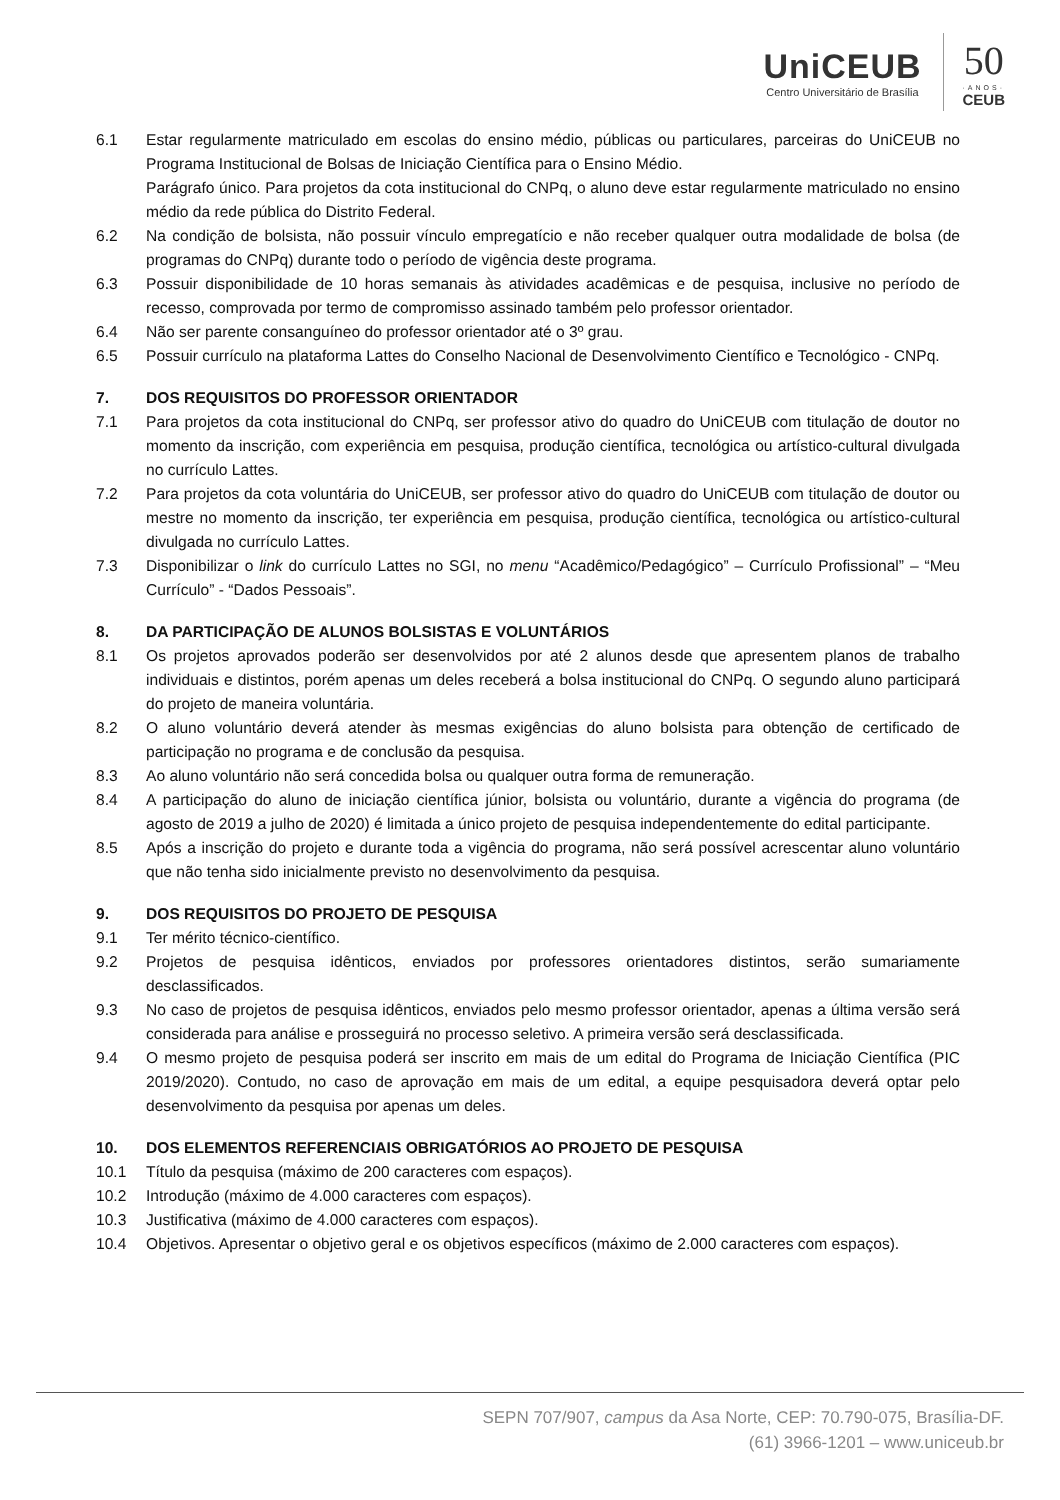UniCEUB
Centro Universitário de Brasília
50
·ANOS·
CEUB
6.1 Estar regularmente matriculado em escolas do ensino médio, públicas ou particulares, parceiras do UniCEUB no Programa Institucional de Bolsas de Iniciação Científica para o Ensino Médio.
Parágrafo único. Para projetos da cota institucional do CNPq, o aluno deve estar regularmente matriculado no ensino médio da rede pública do Distrito Federal.
6.2 Na condição de bolsista, não possuir vínculo empregatício e não receber qualquer outra modalidade de bolsa (de programas do CNPq) durante todo o período de vigência deste programa.
6.3 Possuir disponibilidade de 10 horas semanais às atividades acadêmicas e de pesquisa, inclusive no período de recesso, comprovada por termo de compromisso assinado também pelo professor orientador.
6.4 Não ser parente consanguíneo do professor orientador até o 3º grau.
6.5 Possuir currículo na plataforma Lattes do Conselho Nacional de Desenvolvimento Científico e Tecnológico - CNPq.
7. DOS REQUISITOS DO PROFESSOR ORIENTADOR
7.1 Para projetos da cota institucional do CNPq, ser professor ativo do quadro do UniCEUB com titulação de doutor no momento da inscrição, com experiência em pesquisa, produção científica, tecnológica ou artístico-cultural divulgada no currículo Lattes.
7.2 Para projetos da cota voluntária do UniCEUB, ser professor ativo do quadro do UniCEUB com titulação de doutor ou mestre no momento da inscrição, ter experiência em pesquisa, produção científica, tecnológica ou artístico-cultural divulgada no currículo Lattes.
7.3 Disponibilizar o link do currículo Lattes no SGI, no menu “Acadêmico/Pedagógico” – Currículo Profissional” – “Meu Currículo” - “Dados Pessoais”.
8. DA PARTICIPAÇÃO DE ALUNOS BOLSISTAS E VOLUNTÁRIOS
8.1 Os projetos aprovados poderão ser desenvolvidos por até 2 alunos desde que apresentem planos de trabalho individuais e distintos, porém apenas um deles receberá a bolsa institucional do CNPq. O segundo aluno participará do projeto de maneira voluntária.
8.2 O aluno voluntário deverá atender às mesmas exigências do aluno bolsista para obtenção de certificado de participação no programa e de conclusão da pesquisa.
8.3 Ao aluno voluntário não será concedida bolsa ou qualquer outra forma de remuneração.
8.4 A participação do aluno de iniciação científica júnior, bolsista ou voluntário, durante a vigência do programa (de agosto de 2019 a julho de 2020) é limitada a único projeto de pesquisa independentemente do edital participante.
8.5 Após a inscrição do projeto e durante toda a vigência do programa, não será possível acrescentar aluno voluntário que não tenha sido inicialmente previsto no desenvolvimento da pesquisa.
9. DOS REQUISITOS DO PROJETO DE PESQUISA
9.1 Ter mérito técnico-científico.
9.2 Projetos de pesquisa idênticos, enviados por professores orientadores distintos, serão sumariamente desclassificados.
9.3 No caso de projetos de pesquisa idênticos, enviados pelo mesmo professor orientador, apenas a última versão será considerada para análise e prosseguirá no processo seletivo. A primeira versão será desclassificada.
9.4 O mesmo projeto de pesquisa poderá ser inscrito em mais de um edital do Programa de Iniciação Científica (PIC 2019/2020). Contudo, no caso de aprovação em mais de um edital, a equipe pesquisadora deverá optar pelo desenvolvimento da pesquisa por apenas um deles.
10. DOS ELEMENTOS REFERENCIAIS OBRIGATÓRIOS AO PROJETO DE PESQUISA
10.1 Título da pesquisa (máximo de 200 caracteres com espaços).
10.2 Introdução (máximo de 4.000 caracteres com espaços).
10.3 Justificativa (máximo de 4.000 caracteres com espaços).
10.4 Objetivos. Apresentar o objetivo geral e os objetivos específicos (máximo de 2.000 caracteres com espaços).
SEPN 707/907, campus da Asa Norte, CEP: 70.790-075, Brasília-DF.
(61) 3966-1201 – www.uniceub.br